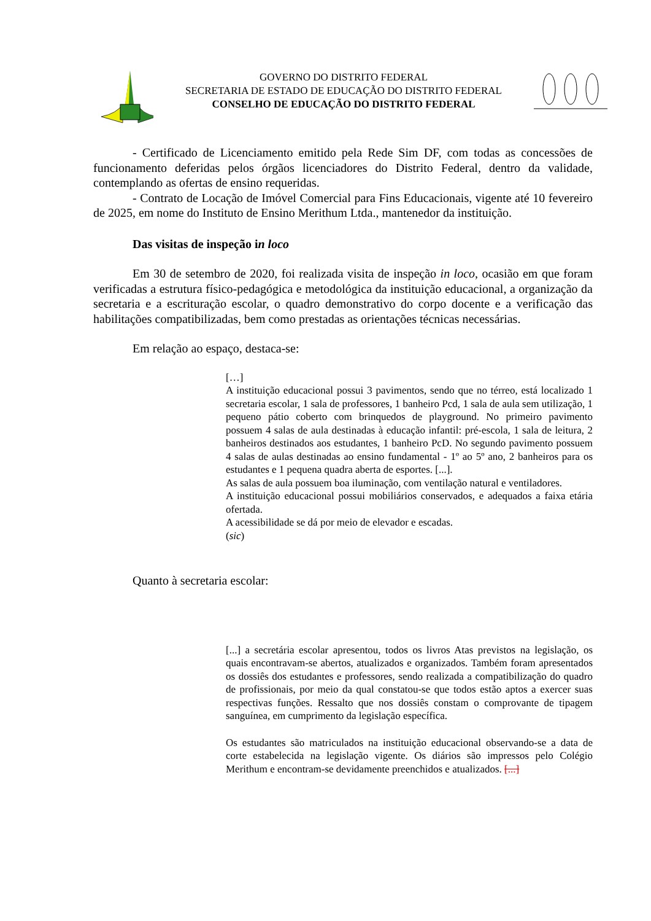GOVERNO DO DISTRITO FEDERAL
SECRETARIA DE ESTADO DE EDUCAÇÃO DO DISTRITO FEDERAL
CONSELHO DE EDUCAÇÃO DO DISTRITO FEDERAL
- Certificado de Licenciamento emitido pela Rede Sim DF, com todas as concessões de funcionamento deferidas pelos órgãos licenciadores do Distrito Federal, dentro da validade, contemplando as ofertas de ensino requeridas.
- Contrato de Locação de Imóvel Comercial para Fins Educacionais, vigente até 10 fevereiro de 2025, em nome do Instituto de Ensino Merithum Ltda., mantenedor da instituição.
Das visitas de inspeção in loco
Em 30 de setembro de 2020, foi realizada visita de inspeção in loco, ocasião em que foram verificadas a estrutura físico-pedagógica e metodológica da instituição educacional, a organização da secretaria e a escrituração escolar, o quadro demonstrativo do corpo docente e a verificação das habilitações compatibilizadas, bem como prestadas as orientações técnicas necessárias.
Em relação ao espaço, destaca-se:
[…]
A instituição educacional possui 3 pavimentos, sendo que no térreo, está localizado 1 secretaria escolar, 1 sala de professores, 1 banheiro Pcd, 1 sala de aula sem utilização, 1 pequeno pátio coberto com brinquedos de playground. No primeiro pavimento possuem 4 salas de aula destinadas à educação infantil: pré-escola, 1 sala de leitura, 2 banheiros destinados aos estudantes, 1 banheiro PcD. No segundo pavimento possuem 4 salas de aulas destinadas ao ensino fundamental - 1º ao 5º ano, 2 banheiros para os estudantes e 1 pequena quadra aberta de esportes. [...].
As salas de aula possuem boa iluminação, com ventilação natural e ventiladores.
A instituição educacional possui mobiliários conservados, e adequados a faixa etária ofertada.
A acessibilidade se dá por meio de elevador e escadas.
(sic)
Quanto à secretaria escolar:
[...] a secretária escolar apresentou, todos os livros Atas previstos na legislação, os quais encontravam-se abertos, atualizados e organizados. Também foram apresentados os dossiês dos estudantes e professores, sendo realizada a compatibilização do quadro de profissionais, por meio da qual constatou-se que todos estão aptos a exercer suas respectivas funções. Ressalto que nos dossiês constam o comprovante de tipagem sanguínea, em cumprimento da legislação específica.
Os estudantes são matriculados na instituição educacional observando-se a data de corte estabelecida na legislação vigente. Os diários são impressos pelo Colégio Merithum e encontram-se devidamente preenchidos e atualizados. [...]